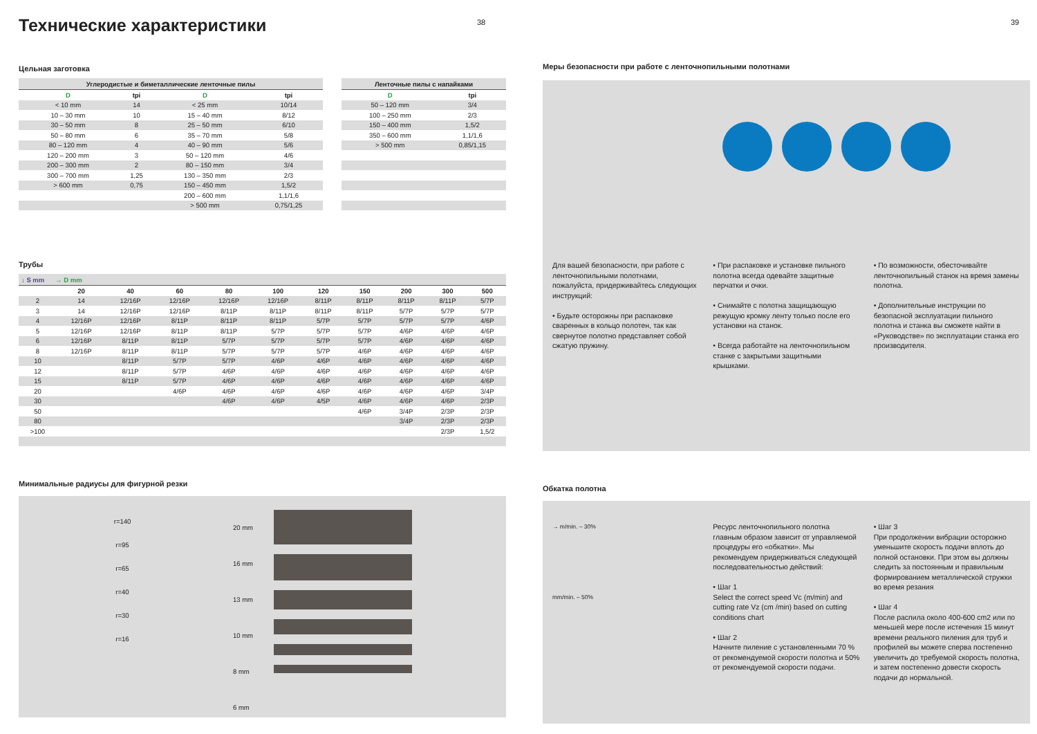38 39
Технические характеристики
Цельная заготовка
| Углеродистые и биметаллические ленточные пилы | | | |
| D | tpi | D | tpi |
| < 10 mm | 14 | < 25 mm | 10/14 |
| 10 – 30 mm | 10 | 15 – 40 mm | 8/12 |
| 30 – 50 mm | 8 | 25 – 50 mm | 6/10 |
| 50 – 80 mm | 6 | 35 – 70 mm | 5/8 |
| 80 – 120 mm | 4 | 40 – 90 mm | 5/6 |
| 120 – 200 mm | 3 | 50 – 120 mm | 4/6 |
| 200 – 300 mm | 2 | 80 – 150 mm | 3/4 |
| 300 – 700 mm | 1,25 | 130 – 350 mm | 2/3 |
| > 600 mm | 0,75 | 150 – 450 mm | 1,5/2 |
| | | 200 – 600 mm | 1,1/1,6 |
| | | > 500 mm | 0,75/1,25 |
| Ленточные пилы с напайками | |
| D | tpi |
| 50 – 120 mm | 3/4 |
| 100 – 250 mm | 2/3 |
| 150 – 400 mm | 1,5/2 |
| 350 – 600 mm | 1,1/1,6 |
| > 500 mm | 0,85/1,15 |
Трубы
| ↓ S mm → D mm | | | | | | | | | | |
| | 20 | 40 | 60 | 80 | 100 | 120 | 150 | 200 | 300 | 500 |
| 2 | 14 | 12/16P | 12/16P | 12/16P | 12/16P | 8/11P | 8/11P | 8/11P | 8/11P | 5/7P |
| 3 | 14 | 12/16P | 12/16P | 8/11P | 8/11P | 8/11P | 8/11P | 5/7P | 5/7P | 5/7P |
| 4 | 12/16P | 12/16P | 8/11P | 8/11P | 8/11P | 5/7P | 5/7P | 5/7P | 5/7P | 4/6P |
| 5 | 12/16P | 12/16P | 8/11P | 8/11P | 5/7P | 5/7P | 5/7P | 4/6P | 4/6P | 4/6P |
| 6 | 12/16P | 8/11P | 8/11P | 5/7P | 5/7P | 5/7P | 5/7P | 4/6P | 4/6P | 4/6P |
| 8 | 12/16P | 8/11P | 8/11P | 5/7P | 5/7P | 5/7P | 4/6P | 4/6P | 4/6P | 4/6P |
| 10 | | 8/11P | 5/7P | 5/7P | 4/6P | 4/6P | 4/6P | 4/6P | 4/6P | 4/6P |
| 12 | | 8/11P | 5/7P | 4/6P | 4/6P | 4/6P | 4/6P | 4/6P | 4/6P | 4/6P |
| 15 | | 8/11P | 5/7P | 4/6P | 4/6P | 4/6P | 4/6P | 4/6P | 4/6P | 4/6P |
| 20 | | | 4/6P | 4/6P | 4/6P | 4/6P | 4/6P | 4/6P | 4/6P | 3/4P |
| 30 | | | | 4/6P | 4/6P | 4/5P | 4/6P | 4/6P | 4/6P | 2/3P |
| 50 | | | | | | | 4/6P | 3/4P | 2/3P | 2/3P |
| 80 | | | | | | | | 3/4P | 2/3P | 2/3P |
| >100 | | | | | | | | | 2/3P | 1,5/2 |
Минимальные радиусы для фигурной резки
r=140
r=95
r=65
r=40
r=30
r=16
20 mm
16 mm
13 mm
10 mm
8 mm
6 mm
Меры безопасности при работе с ленточнопильными полотнами
Для вашей безопасности, при работе с ленточнопильными полотнами, пожалуйста, придерживайтесь следующих инструкций:
• Будьте осторожны при распаковке сваренных в кольцо полотен, так как свернутое полотно представляет собой сжатую пружину.
• При распаковке и установке пильного полотна всегда одевайте защитные перчатки и очки.
• Снимайте с полотна защищающую режущую кромку ленту только после его установки на станок.
• Всегда работайте на ленточнопильном станке с закрытыми защитными крышками.
• По возможности, обесточивайте ленточнопильный станок на время замены полотна.
• Дополнительные инструкции по безопасной эксплуатации пильного полотна и станка вы сможете найти в «Руководстве» по эксплуатации станка его производителя.
Обкатка полотна
→ m/min. – 30%
mm/min. – 50%
Ресурс ленточнопильного полотна главным образом зависит от управляемой процедуры его «обкатки». Мы рекомендуем придерживаться следующей последовательностью действий:
• Шаг 1
Select the correct speed Vc (m/min) and cutting rate Vz (cm /min) based on cutting conditions chart
• Шаг 2
Начните пиление с установленными 70 % от рекомендуемой скорости полотна и 50% от рекомендуемой скорости подачи.
• Шаг 3
При продолжении вибрации осторожно уменьшите скорость подачи вплоть до полной остановки. При этом вы должны следить за постоянным и правильным формированием металлической стружки во время резания
• Шаг 4
После распила около 400-600 cm2 или по меньшей мере после истечения 15 минут времени реального пиления для труб и профилей вы можете сперва постепенно увеличить до требуемой скорость полотна, и затем постепенно довести скорость подачи до нормальной.